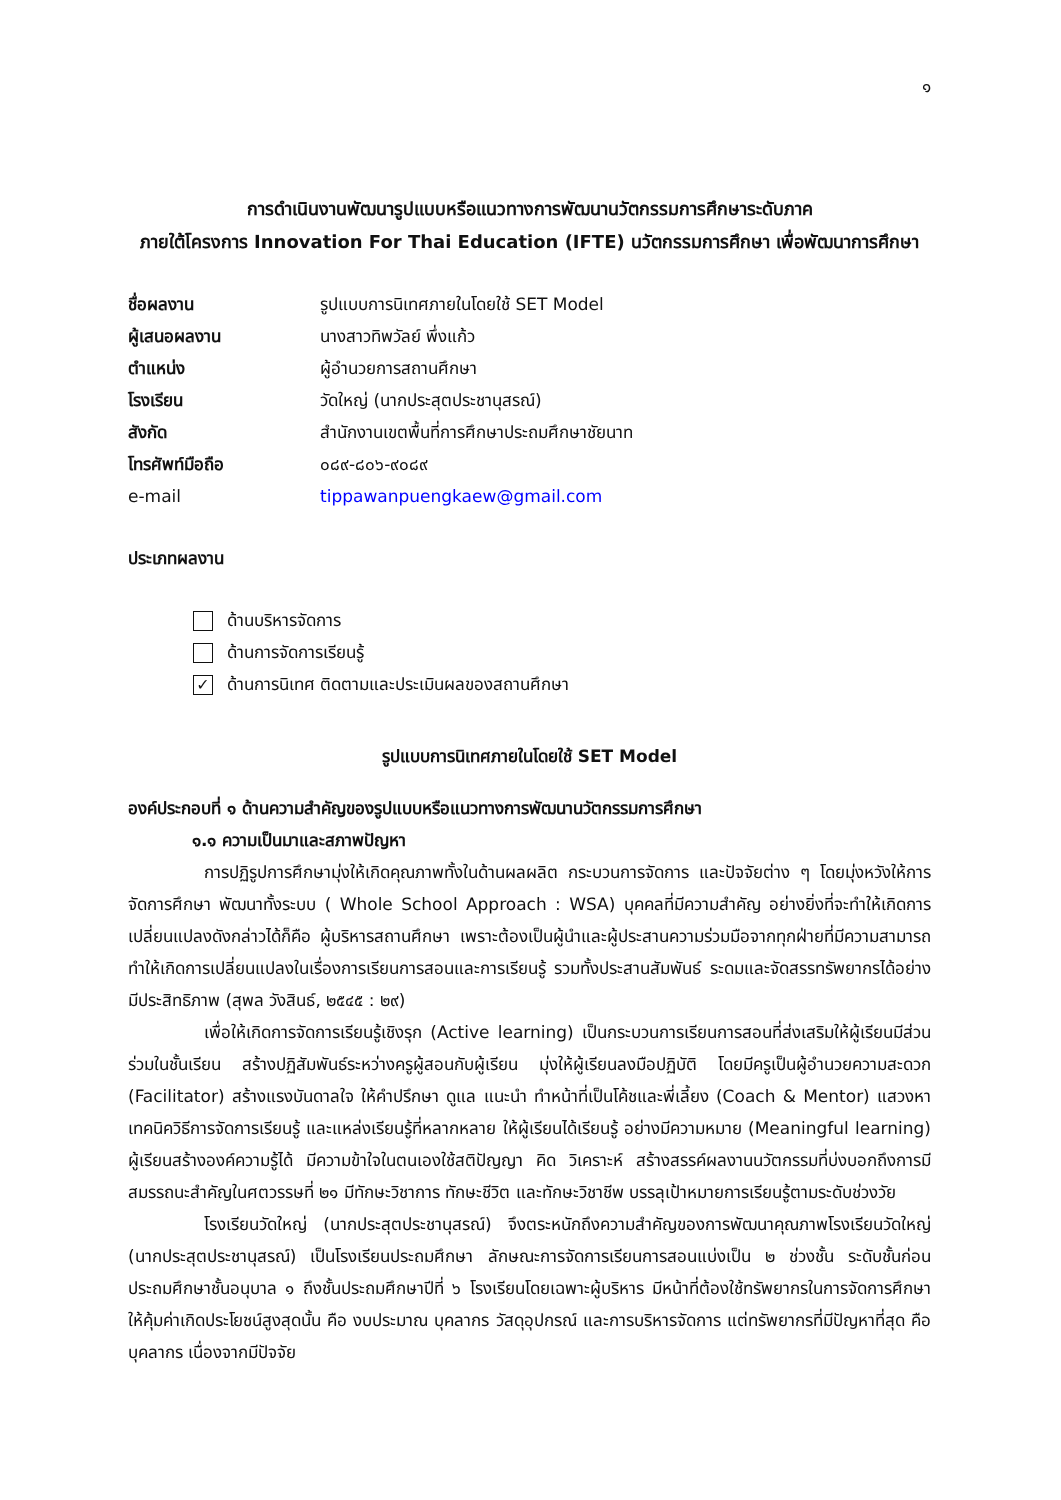๑
การดำเนินงานพัฒนารูปแบบหรือแนวทางการพัฒนานวัตกรรมการศึกษาระดับภาค
ภายใต้โครงการ Innovation For Thai Education (IFTE) นวัตกรรมการศึกษา เพื่อพัฒนาการศึกษา
ชื่อผลงาน รูปแบบการนิเทศภายในโดยใช้ SET Model ผู้เสนอผลงาน นางสาวทิพวัลย์ พึ่งแก้ว ตำแหน่ง ผู้อำนวยการสถานศึกษา โรงเรียน วัดใหญ่ (นากประสุตประชานุสรณ์) สังกัด สำนักงานเขตพื้นที่การศึกษาประถมศึกษาชัยนาท โทรศัพท์มือถือ ๐๘๙-๘๐๖-๙๐๘๙ e-mail tippawanpuengkaew@gmail.com
ประเภทผลงาน
ด้านบริหารจัดการ
ด้านการจัดการเรียนรู้
✓ ด้านการนิเทศ ติดตามและประเมินผลของสถานศึกษา
รูปแบบการนิเทศภายในโดยใช้ SET Model
องค์ประกอบที่ ๑ ด้านความสำคัญของรูปแบบหรือแนวทางการพัฒนานวัตกรรมการศึกษา
๑.๑ ความเป็นมาและสภาพปัญหา
การปฏิรูปการศึกษามุ่งให้เกิดคุณภาพทั้งในด้านผลผลิต กระบวนการจัดการ และปัจจัยต่าง ๆ โดยมุ่งหวังให้การจัดการศึกษา พัฒนาทั้งระบบ ( Whole School Approach : WSA) บุคคลที่มีความสำคัญ อย่างยิ่งที่จะทำให้เกิดการเปลี่ยนแปลงดังกล่าวได้ก็คือ ผู้บริหารสถานศึกษา เพราะต้องเป็นผู้นำและผู้ประสานความร่วมมือจากทุกฝ่ายที่มีความสามารถทำให้เกิดการเปลี่ยนแปลงในเรื่องการเรียนการสอนและการเรียนรู้ รวมทั้งประสานสัมพันธ์ ระดมและจัดสรรทรัพยากรได้อย่างมีประสิทธิภาพ (สุพล วังสินธ์, ๒๕๔๕ : ๒๙)
เพื่อให้เกิดการจัดการเรียนรู้เชิงรุก (Active learning) เป็นกระบวนการเรียนการสอนที่ส่งเสริมให้ผู้เรียนมีส่วน ร่วมในชั้นเรียน สร้างปฏิสัมพันธ์ระหว่างครูผู้สอนกับผู้เรียน มุ่งให้ผู้เรียนลงมือปฏิบัติ โดยมีครูเป็นผู้อำนวยความสะดวก (Facilitator) สร้างแรงบันดาลใจ ให้คำปรึกษา ดูแล แนะนำ ทำหน้าที่เป็นโค้ชและพี่เลี้ยง (Coach & Mentor) แสวงหาเทคนิควิธีการจัดการเรียนรู้ และแหล่งเรียนรู้ที่หลากหลาย ให้ผู้เรียนได้เรียนรู้ อย่างมีความหมาย (Meaningful learning) ผู้เรียนสร้างองค์ความรู้ได้ มีความข้าใจในตนเองใช้สติปัญญา คิด วิเคราะห์ สร้างสรรค์ผลงานนวัตกรรมที่บ่งบอกถึงการมีสมรรถนะสำคัญในศตวรรษที่ ๒๑ มีทักษะวิชาการ ทักษะชีวิต และทักษะวิชาชีพ บรรลุเป้าหมายการเรียนรู้ตามระดับช่วงวัย
โรงเรียนวัดใหญ่ (นากประสุตประชานุสรณ์) จึงตระหนักถึงความสำคัญของการพัฒนาคุณภาพโรงเรียนวัดใหญ่ (นากประสุตประชานุสรณ์) เป็นโรงเรียนประถมศึกษา ลักษณะการจัดการเรียนการสอนแบ่งเป็น ๒ ช่วงชั้น ระดับชั้นก่อนประถมศึกษาชั้นอนุบาล ๑ ถึงชั้นประถมศึกษาปีที่ ๖ โรงเรียนโดยเฉพาะผู้บริหาร มีหน้าที่ต้องใช้ทรัพยากรในการจัดการศึกษาให้คุ้มค่าเกิดประโยชน์สูงสุดนั้น คือ งบประมาณ บุคลากร วัสดุอุปกรณ์ และการบริหารจัดการ แต่ทรัพยากรที่มีปัญหาที่สุด คือ บุคลากร เนื่องจากมีปัจจัย